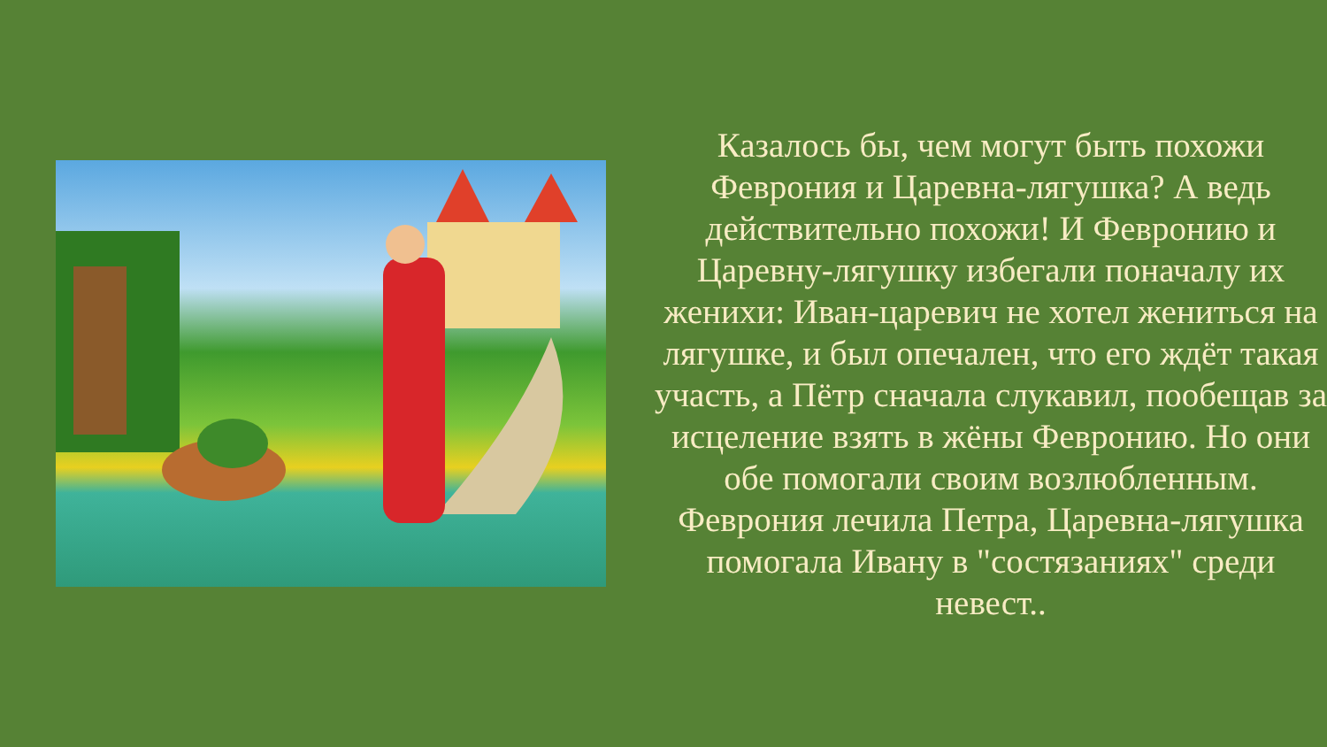Казалось бы, чем могут быть похожи Феврония и Царевна-лягушка? А ведь действительно похожи! И Февронию и Царевну-лягушку избегали поначалу их женихи: Иван-царевич не хотел жениться на лягушке, и был опечален, что его ждёт такая участь, а Пётр сначала слукавил, пообещав за исцеление взять в жёны Февронию. Но они обе помогали своим возлюбленным. Феврония лечила Петра, Царевна-лягушка помогала Ивану в "состязаниях" среди невест..